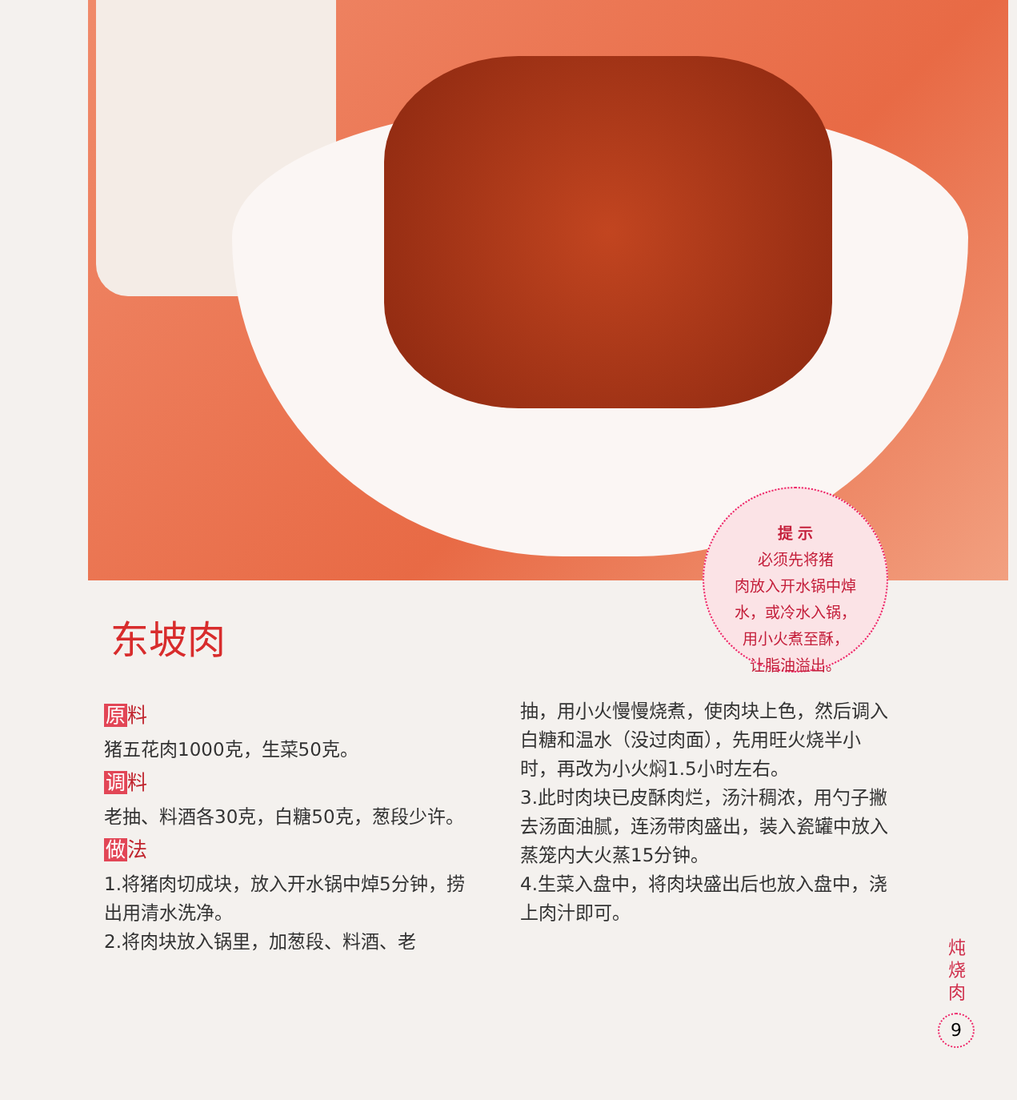提 示
必须先将猪
肉放入开水锅中焯
水，或冷水入锅，
用小火煮至酥，
让脂油溢出。
东坡肉
原料
猪五花肉1000克，生菜50克。
调料
老抽、料酒各30克，白糖50克，葱段少许。
做法
1.将猪肉切成块，放入开水锅中焯5分钟，捞出用清水洗净。
2.将肉块放入锅里，加葱段、料酒、老
抽，用小火慢慢烧煮，使肉块上色，然后调入白糖和温水（没过肉面），先用旺火烧半小时，再改为小火焖1.5小时左右。
3.此时肉块已皮酥肉烂，汤汁稠浓，用勺子撇去汤面油腻，连汤带肉盛出，装入瓷罐中放入蒸笼内大火蒸15分钟。
4.生菜入盘中，将肉块盛出后也放入盘中，浇上肉汁即可。
炖烧肉
9